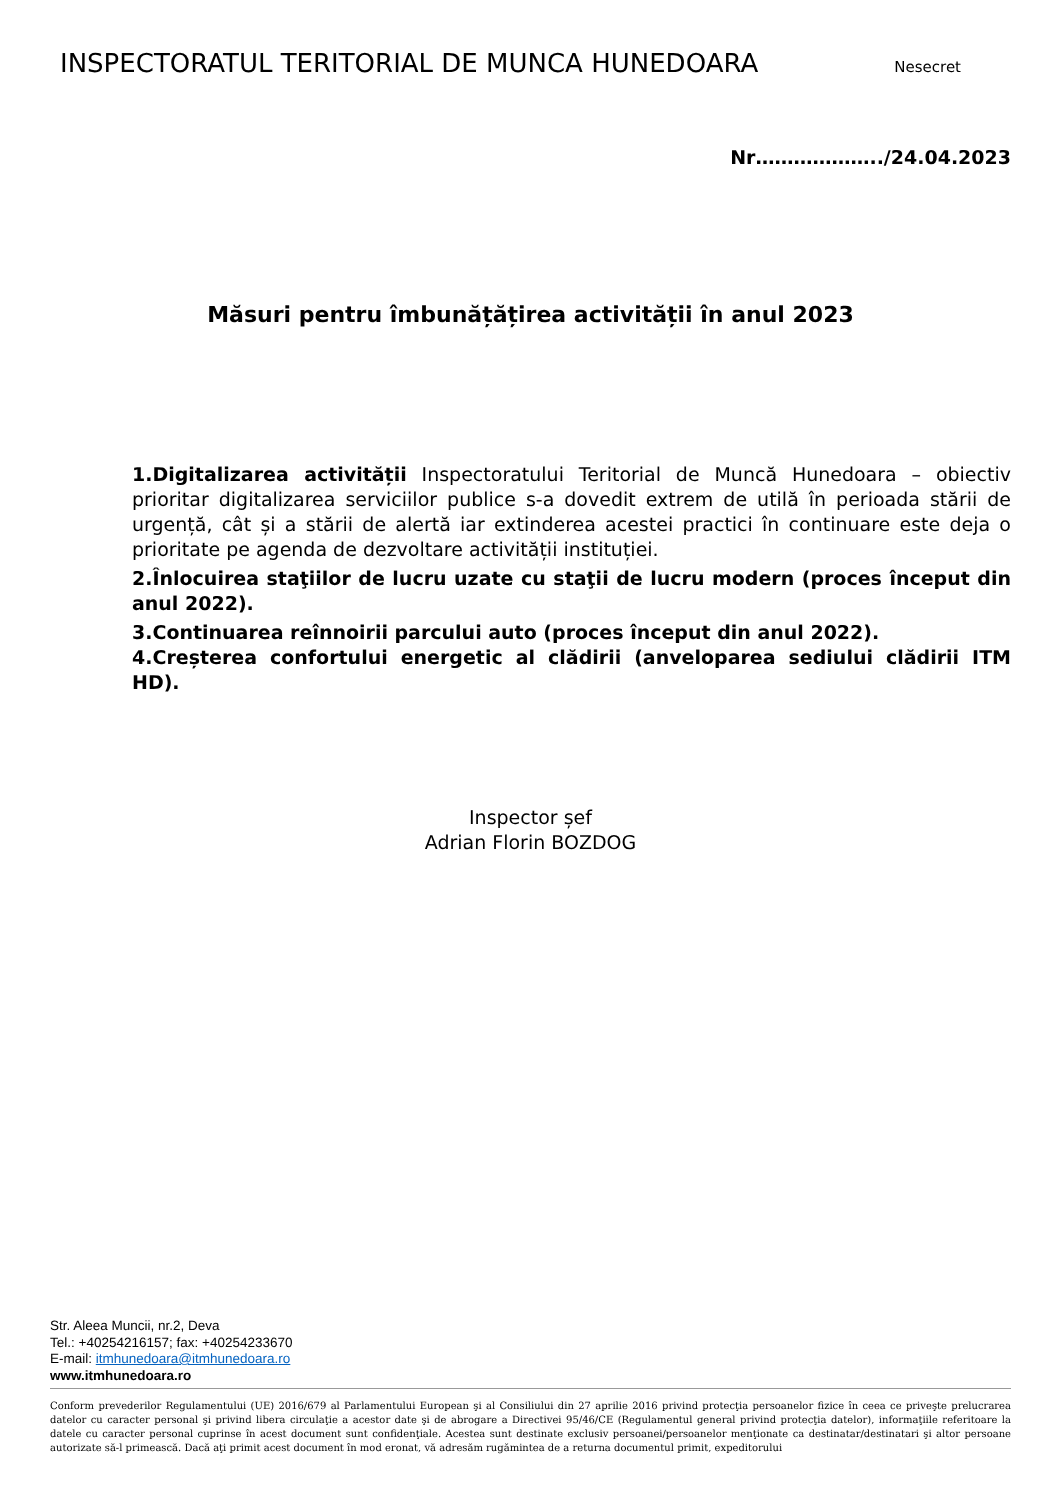INSPECTORATUL TERITORIAL DE MUNCA HUNEDOARA Nesecret
Nr………………../24.04.2023
Măsuri pentru îmbunățățirea activității în anul 2023
1.Digitalizarea activității Inspectoratului Teritorial de Muncă Hunedoara – obiectiv prioritar digitalizarea serviciilor publice s-a dovedit extrem de utilă în perioada stării de urgență, cât și a stării de alertă iar extinderea acestei practici în continuare este deja o prioritate pe agenda de dezvoltare activității instituției.
2.Înlocuirea staţiilor de lucru uzate cu staţii de lucru modern (proces început din anul 2022).
3.Continuarea reînnoirii parcului auto (proces început din anul 2022).
4.Creșterea confortului energetic al clădirii (anveloparea sediului clădirii ITM HD).
Inspector șef
Adrian Florin BOZDOG
Str. Aleea Muncii, nr.2, Deva
Tel.: +40254216157; fax: +40254233670
E-mail: itmhunedoara@itmhunedoara.ro
www.itmhunedoara.ro
Conform prevederilor Regulamentului (UE) 2016/679 al Parlamentului European şi al Consiliului din 27 aprilie 2016 privind protecţia persoanelor fizice în ceea ce priveşte prelucrarea datelor cu caracter personal şi privind libera circulaţie a acestor date şi de abrogare a Directivei 95/46/CE (Regulamentul general privind protecţia datelor), informaţiile referitoare la datele cu caracter personal cuprinse în acest document sunt confidenţiale. Acestea sunt destinate exclusiv persoanei/persoanelor menţionate ca destinatar/destinatari şi altor persoane autorizate să-l primească. Dacă aţi primit acest document în mod eronat, vă adresăm rugămintea de a returna documentul primit, expeditorului